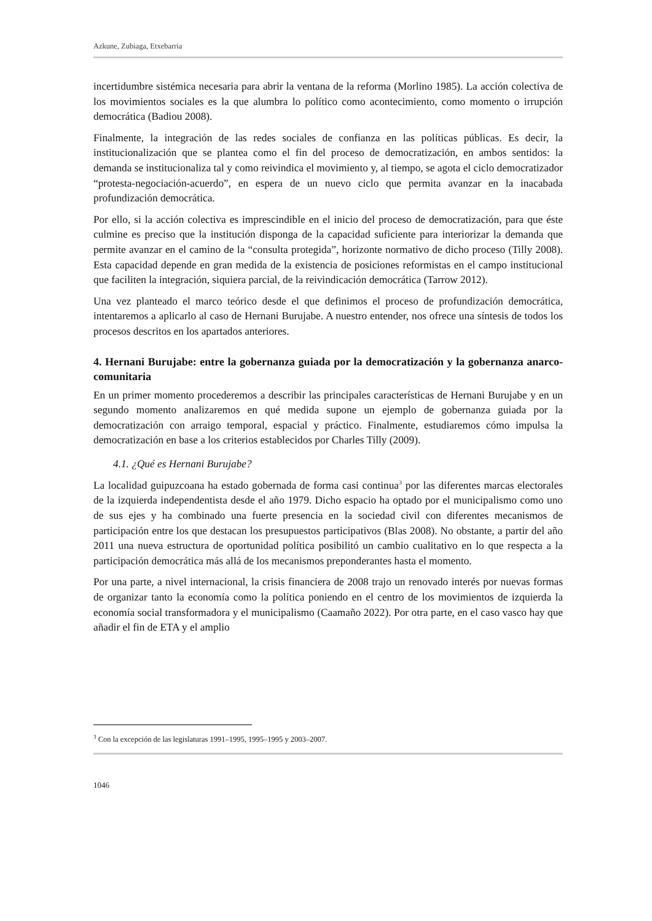Azkune, Zubiaga, Etxebarria
incertidumbre sistémica necesaria para abrir la ventana de la reforma (Morlino 1985). La acción colectiva de los movimientos sociales es la que alumbra lo político como acontecimiento, como momento o irrupción democrática (Badiou 2008).
Finalmente, la integración de las redes sociales de confianza en las políticas públicas. Es decir, la institucionalización que se plantea como el fin del proceso de democratización, en ambos sentidos: la demanda se institucionaliza tal y como reivindica el movimiento y, al tiempo, se agota el ciclo democratizador “protesta-negociación-acuerdo”, en espera de un nuevo ciclo que permita avanzar en la inacabada profundización democrática.
Por ello, si la acción colectiva es imprescindible en el inicio del proceso de democratización, para que éste culmine es preciso que la institución disponga de la capacidad suficiente para interiorizar la demanda que permite avanzar en el camino de la “consulta protegida”, horizonte normativo de dicho proceso (Tilly 2008). Esta capacidad depende en gran medida de la existencia de posiciones reformistas en el campo institucional que faciliten la integración, siquiera parcial, de la reivindicación democrática (Tarrow 2012).
Una vez planteado el marco teórico desde el que definimos el proceso de profundización democrática, intentaremos a aplicarlo al caso de Hernani Burujabe. A nuestro entender, nos ofrece una síntesis de todos los procesos descritos en los apartados anteriores.
4. Hernani Burujabe: entre la gobernanza guiada por la democratización y la gobernanza anarco-comunitaria
En un primer momento procederemos a describir las principales características de Hernani Burujabe y en un segundo momento analizaremos en qué medida supone un ejemplo de gobernanza guiada por la democratización con arraigo temporal, espacial y práctico. Finalmente, estudiaremos cómo impulsa la democratización en base a los criterios establecidos por Charles Tilly (2009).
4.1. ¿Qué es Hernani Burujabe?
La localidad guipuzcoana ha estado gobernada de forma casi continua<sup>3</sup> por las diferentes marcas electorales de la izquierda independentista desde el año 1979. Dicho espacio ha optado por el municipalismo como uno de sus ejes y ha combinado una fuerte presencia en la sociedad civil con diferentes mecanismos de participación entre los que destacan los presupuestos participativos (Blas 2008). No obstante, a partir del año 2011 una nueva estructura de oportunidad política posibilitó un cambio cualitativo en lo que respecta a la participación democrática más allá de los mecanismos preponderantes hasta el momento.
Por una parte, a nivel internacional, la crisis financiera de 2008 trajo un renovado interés por nuevas formas de organizar tanto la economía como la política poniendo en el centro de los movimientos de izquierda la economía social transformadora y el municipalismo (Caamaño 2022). Por otra parte, en el caso vasco hay que añadir el fin de ETA y el amplio
<sup>3</sup> Con la excepción de las legislaturas 1991–1995, 1995–1995 y 2003–2007.
1046